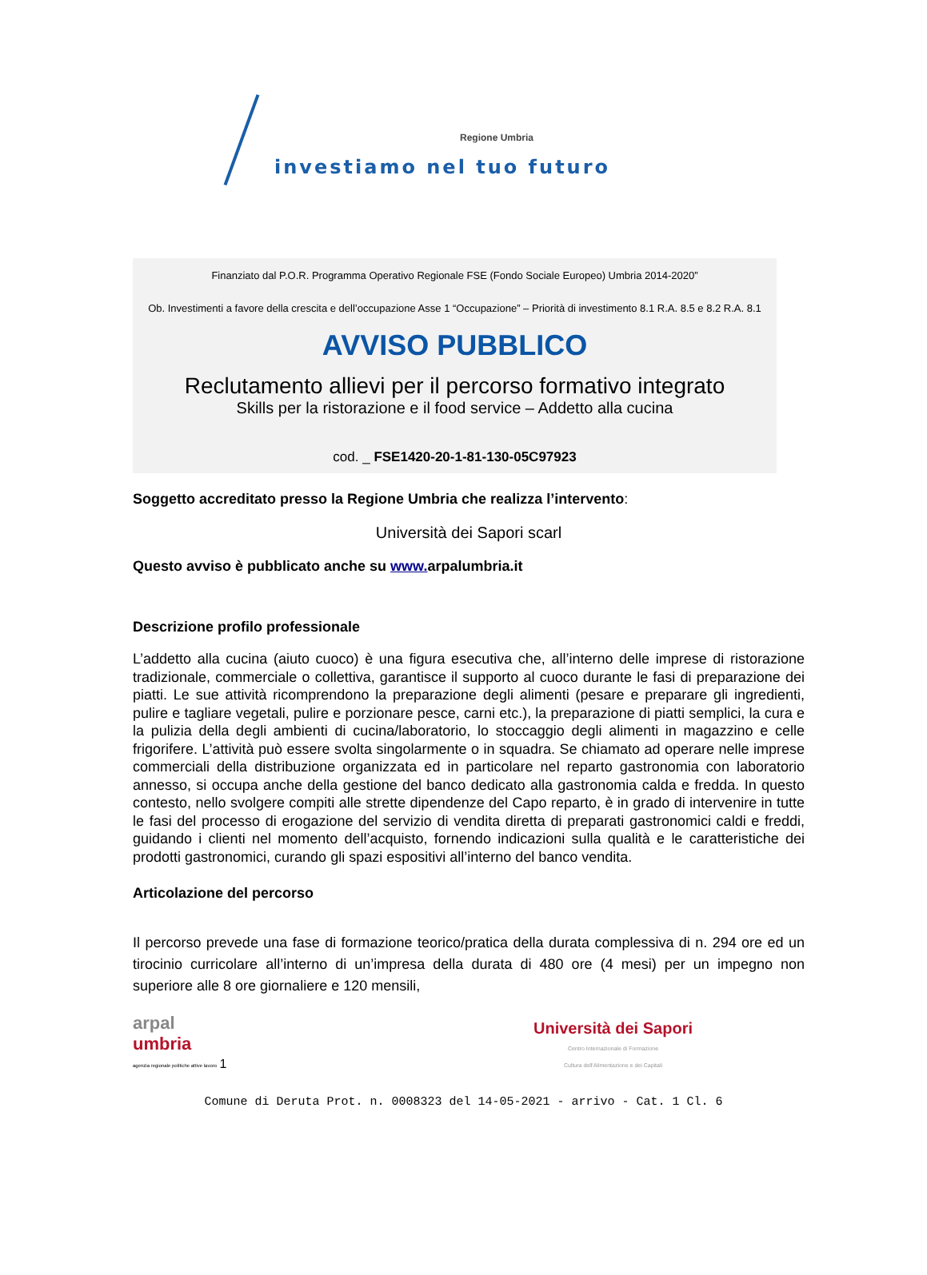Regione Umbria
investiamo nel tuo futuro
Finanziato dal P.O.R. Programma Operativo Regionale FSE (Fondo Sociale Europeo) Umbria 2014-2020”
Ob. Investimenti a favore della crescita e dell’occupazione Asse 1 “Occupazione” – Priorità di investimento 8.1 R.A. 8.5 e 8.2 R.A. 8.1
AVVISO PUBBLICO
Reclutamento allievi per il percorso formativo integrato
Skills per la ristorazione e il food service – Addetto alla cucina
cod. _ FSE1420-20-1-81-130-05C97923
Soggetto accreditato presso la Regione Umbria che realizza l’intervento:
Università dei Sapori scarl
Questo avviso è pubblicato anche su www. arpalumbria.it
Descrizione profilo professionale
L’addetto alla cucina (aiuto cuoco) è una figura esecutiva che, all’interno delle imprese di ristorazione tradizionale, commerciale o collettiva, garantisce il supporto al cuoco durante le fasi di preparazione dei piatti. Le sue attività ricomprendono la preparazione degli alimenti (pesare e preparare gli ingredienti, pulire e tagliare vegetali, pulire e porzionare pesce, carni etc.), la preparazione di piatti semplici, la cura e la pulizia della degli ambienti di cucina/laboratorio, lo stoccaggio degli alimenti in magazzino e celle frigorifere. L’attività può essere svolta singolarmente o in squadra. Se chiamato ad operare nelle imprese commerciali della distribuzione organizzata ed in particolare nel reparto gastronomia con laboratorio annesso, si occupa anche della gestione del banco dedicato alla gastronomia calda e fredda. In questo contesto, nello svolgere compiti alle strette dipendenze del Capo reparto, è in grado di intervenire in tutte le fasi del processo di erogazione del servizio di vendita diretta di preparati gastronomici caldi e freddi, guidando i clienti nel momento dell’acquisto, fornendo indicazioni sulla qualità e le caratteristiche dei prodotti gastronomici, curando gli spazi espositivi all’interno del banco vendita.
Articolazione del percorso
Il percorso prevede una fase di formazione teorico/pratica della durata complessiva di n. 294 ore ed un tirocinio curricolare all’interno di un’impresa della durata di 480 ore (4 mesi) per un impegno non superiore alle 8 ore giornaliere e 120 mensili,
arpal
umbria
agenzia regionale politiche attive lavoro
1
Università dei Sapori
Centro Internazionale di Formazione
Cultura dell'Alimentazione e dei Capitali
Comune di Deruta Prot. n. 0008323 del 14-05-2021 - arrivo - Cat. 1 Cl. 6